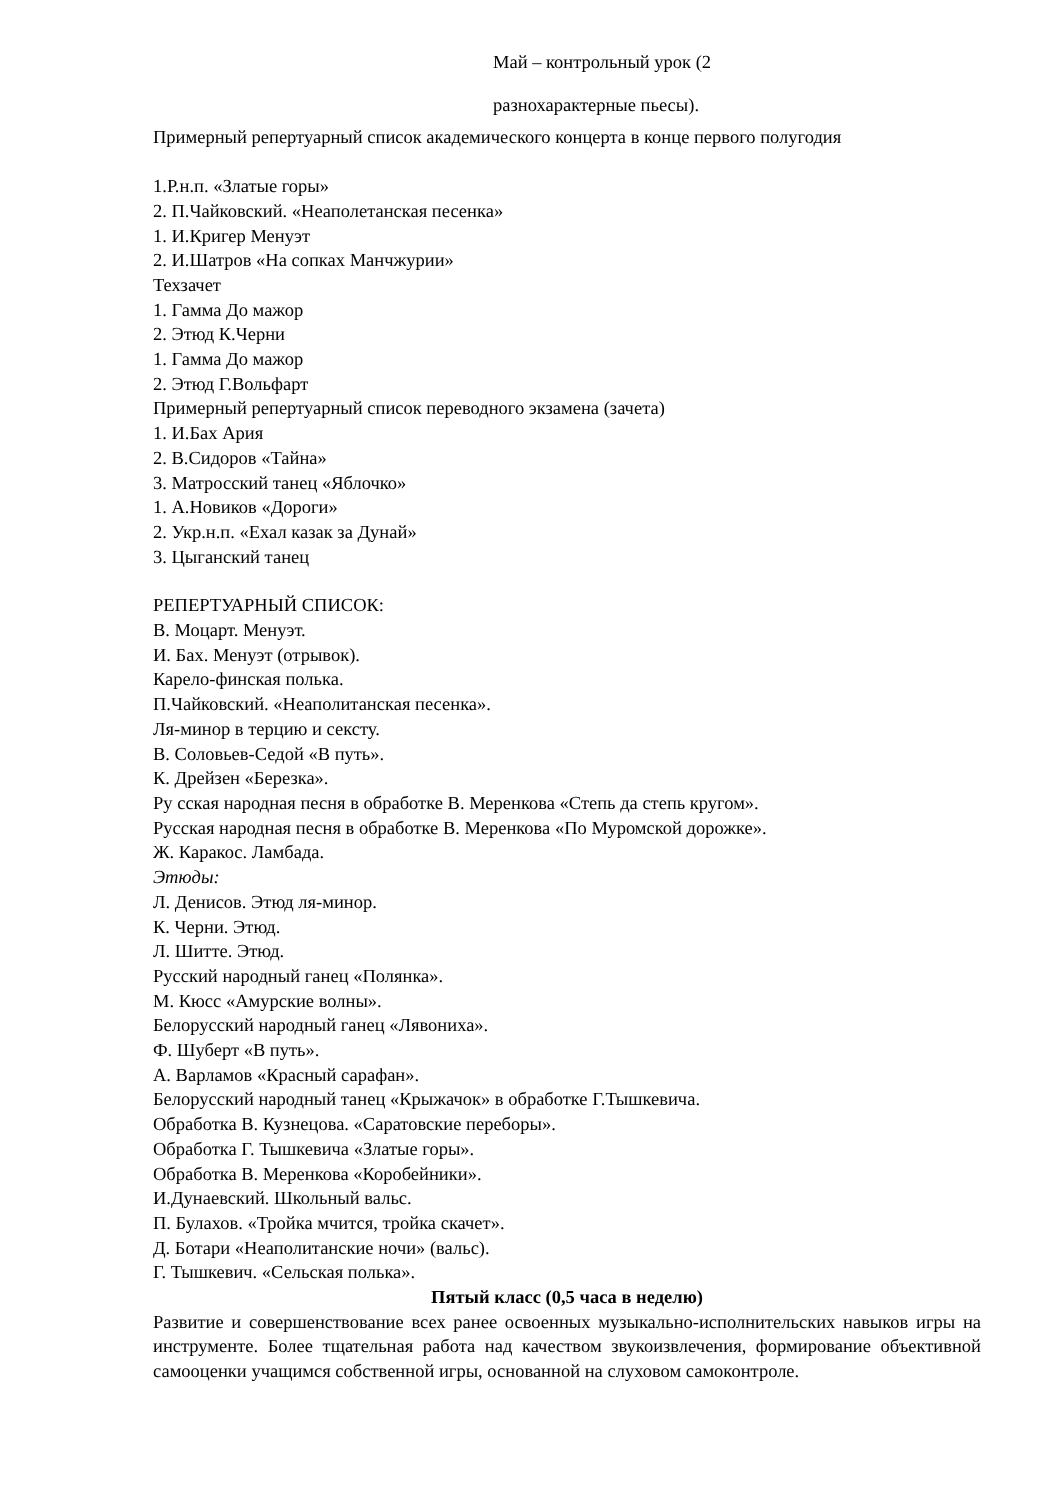Май – контрольный урок (2
разнохарактерные пьесы).
Примерный репертуарный список академического концерта в конце первого полугодия
1.Р.н.п. «Златые горы»
2. П.Чайковский. «Неаполетанская песенка»
1. И.Кригер Менуэт
2. И.Шатров «На сопках Манчжурии»
Техзачет
1. Гамма До мажор
2. Этюд К.Черни
1. Гамма До мажор
2. Этюд Г.Вольфарт
Примерный репертуарный список переводного экзамена (зачета)
1. И.Бах Ария
2. В.Сидоров «Тайна»
3. Матросский танец «Яблочко»
1. А.Новиков «Дороги»
2. Укр.н.п. «Ехал казак за Дунай»
3. Цыганский танец
РЕПЕРТУАРНЫЙ СПИСОК:
В. Моцарт. Менуэт.
И. Бах. Менуэт (отрывок).
Карело-финская полька.
П.Чайковский. «Неаполитанская песенка».
Ля-минор в терцию и сексту.
В. Соловьев-Седой «В путь».
К. Дрейзен «Березка».
Ру сская народная песня в обработке В. Меренкова «Степь да степь кругом».
Русская народная песня в обработке В. Меренкова «По Муромской дорожке».
Ж. Каракос. Ламбада.
Этюды:
Л. Денисов. Этюд ля-минор.
К. Черни. Этюд.
Л. Шитте. Этюд.
Русский народный ганец «Полянка».
М. Кюсс «Амурские волны».
Белорусский народный ганец «Лявониха».
Ф. Шуберт «В путь».
А. Варламов «Красный сарафан».
Белорусский народный танец «Крыжачок» в обработке Г.Тышкевича.
Обработка В. Кузнецова. «Саратовские переборы».
Обработка Г. Тышкевича «Златые горы».
Обработка В. Меренкова «Коробейники».
И.Дунаевский. Школьный вальс.
П. Булахов. «Тройка мчится, тройка скачет».
Д. Ботари «Неаполитанские ночи» (вальс).
Г. Тышкевич. «Сельская полька».
Пятый класс (0,5 часа в неделю)
Развитие и совершенствование всех ранее освоенных музыкально-исполнительских навыков игры на инструменте. Более тщательная работа над качеством звукоизвлечения, формирование объективной самооценки учащимся собственной игры, основанной на слуховом самоконтроле.